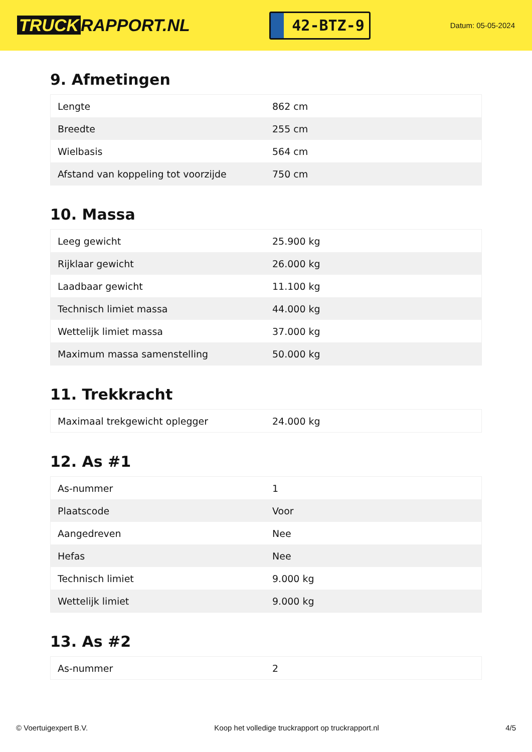TRUCK RAPPORT.NL
42-BTZ-9
Datum: 05-05-2024
9. Afmetingen
| Lengte | 862 cm |
| Breedte | 255 cm |
| Wielbasis | 564 cm |
| Afstand van koppeling tot voorzijde | 750 cm |
10. Massa
| Leeg gewicht | 25.900 kg |
| Rijklaar gewicht | 26.000 kg |
| Laadbaar gewicht | 11.100 kg |
| Technisch limiet massa | 44.000 kg |
| Wettelijk limiet massa | 37.000 kg |
| Maximum massa samenstelling | 50.000 kg |
11. Trekkracht
| Maximaal trekgewicht oplegger | 24.000 kg |
12. As #1
| As-nummer | 1 |
| Plaatscode | Voor |
| Aangedreven | Nee |
| Hefas | Nee |
| Technisch limiet | 9.000 kg |
| Wettelijk limiet | 9.000 kg |
13. As #2
| As-nummer | 2 |
© Voertuigexpert B.V. Koop het volledige truckrapport op truckrapport.nl 4/5